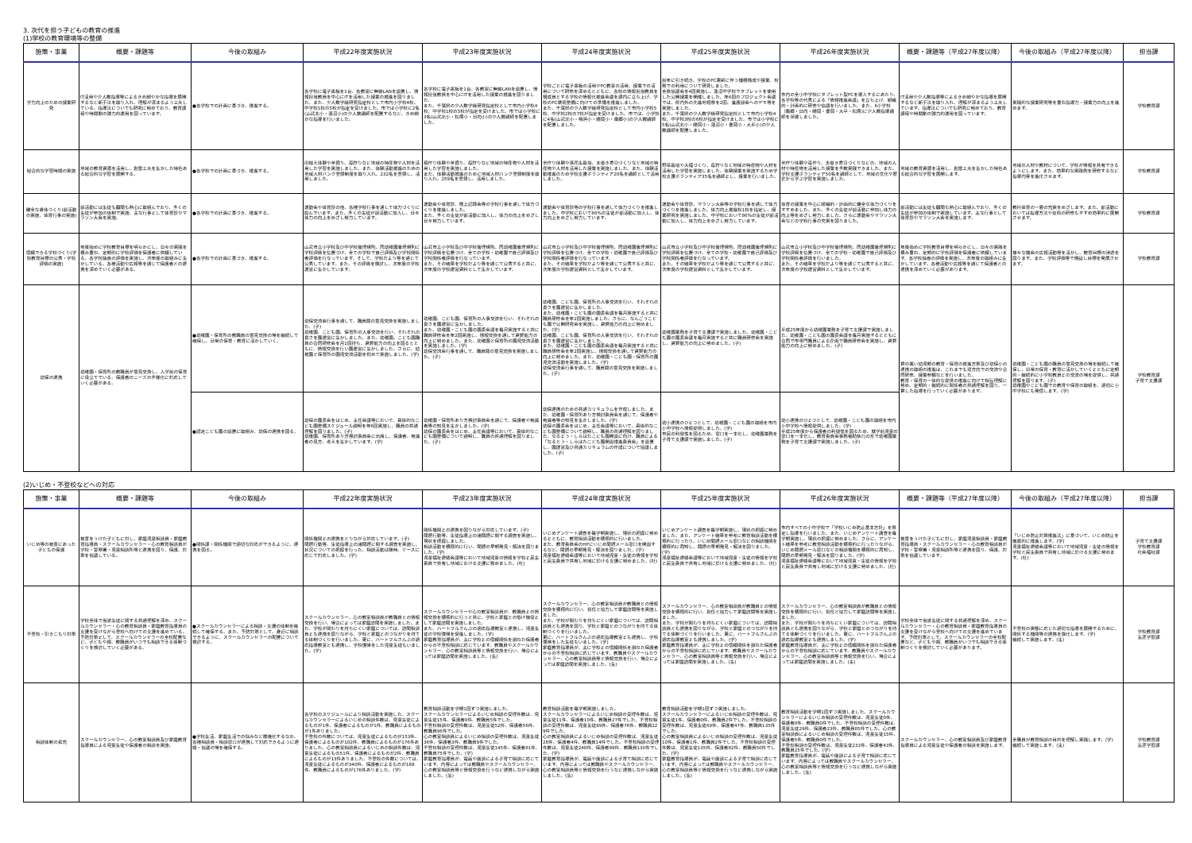3. 次代を担う子どもの教育の推進
(1)学校の教育環境等の整備
| 施策・事業 | 概要・課題等 | 今後の取組み | 平成22年度実施状況 | 平成23年度実施状況 | 平成24年度実施状況 | 平成25年度実施状況 | 平成26年度実施状況 | 概要・課題等（平成27年度以降） | 今後の取組み（平成27年度以降） | 担当課 |
| --- | --- | --- | --- | --- | --- | --- | --- | --- | --- | --- |
| 学力向上のための授業研究 | IT活用や少人数指導等によるきめ細やかな指導を展開するなど新手法を取り入れ、理解が深まるよう工夫している。指導法についても研究に努めており、教育課程や時間割の弾力的運用を図っています。 | ●各学校での計画に基づき、推進する。 | 各学校に電子黒板を1台、各教室に無線LANを設置し、情報担当教員を中心にITを活用した授業の推進を図りました。また、少人数学級研究指定校として市内小学校4校、中学校1校の5校が指定を受けました。市では小学校に2名(山武北小・蓮沼小)の少人数講師を配置するなど、きめ細かな指導を行いました。 | 各学校に電子黒板を1台、各教室に無線LANを設置し、情報担当教員を中心にITを活用した授業の推進を図りました。 また、千葉県の少人数学級研究指定校として市内小学校4校、中学校1校の5校が指定を受けました。市では小学校に3名(山武北小・松尾小・日向小)の少人数講師を配置しました。 | 学校ごとに電子黒板の活用やPC教室の活用、授業での活用について研修を深めるとともに、各校の情報担当教員を構成員とする学校の情報化推進会議を課内に立ち上げ、学校のPC環境整備に向けての準備を推進しました。 また、千葉県の少人数学級研究指定校として市内小学校5校、中学校2校の7校が指定を受けました。市では、小学校に4名(山武北小・鳴浜小・睦岡小・南郷小)の少人数講師を配置しました。 | 前年に引き続き、学校のPC更新に伴う機器構成や授業、校務での利用について研究しました。 全員協議会を4回実施し、蓮沼中学校でタブレットを使用した公開授業を開催しました。年6回のプロジェクト会議では、県内外の先進地視察を2回、養護部会へのデモ等を実施しました。 また、千葉県の少人数学級研究指定校として市内小学校4校、中学校3校の6校が指定を受けました。市では小学校に5名(山武北小・睦岡小・蓮沼小・豊岡小・大平小)の少人数講師を配置しました。 | 市内の全小中学校にタブレット型PCを導入するにあたり、各学校等の代表による「情報推進会議」を立ち上げ、組織的・計画的に研修や協議を行いました。また、6小学校（南郷・日向・睦岡・豊岡・大平・松尾)に少人数指導講師を派遣しました。 | IT活用や少人数指導等によるきめ細やかな指導を展開するなど新手法を取り入れ、理解が深まるよう工夫しています。指導法についても研究に努めており、教育課程や時間割の弾力的運用を図っています。 | 実践的な授業研究等を重ね指導力・授業力の向上を進めます。 | 学校教育課 |
| 総合的な学習時間の実施 | 地域の教育資源を活用し、創意工夫を生かした特色ある総合的な学習を展開する。 | ●各学校での計画に基づき、推進する。 | 田植え体験や芋掘り、苺狩りなど地域の特産物や人材を活用した学習を実施しました。また、体験活動推進のための地域人材バンク登録制度を取り入れ、232名を登録し、活用しました。 | 稲作り体験や芋掘り、苺狩りなど地域の特産物や人材を活用した学習を実施しました。 また、体験活動推進のために地域人材バンク登録制度を取り入れ、259名を登録し、活用しました。 | 米作り体験や落花生栽培、太巻き寿司づくりなど地域の特産物や人材を活用した授業を実施しました。また、体験活動推進のため学校支援ボランティア20名を講師として活用しました。 | 野菜栽培や大福づくり、苺狩りなど地域の特産物や人材を活用した学習を実施しました。体験授業を実施するため学校支援ボランティア35名を講師とし、授業を行いました。 | 米作り体験や苺作り、太巻き寿司づくりなどの、地域の人材や特産物を活用した授業を多数実践できました。また、学校支援ボランティア50名を講師として、地域の文化や歴史から学ぶ学習を実施しました。 | 地域の教育資源を活用し、創意工夫を生かした特色ある総合的な学習を展開します。 | 地域の人材や教材について、学校が情報を共有できるようにします。また、効果的な実践例を研修するなど指導内容を進化させます。 | 学校教育課 |
| 健全な身体づくり(部活動の実施、体育行事の実施) | 部活動には生徒も顧問も熱心に取組んでおり、多くの生徒が参加の体制で実施。主な行事として体育祭やマラソン大会を実施。 | ●各学校での計画に基づき、推進する。 | 運動会や体育祭の他、各種学校行事を通して体力づくりに励んでいます。また、多くの生徒が部活動に加入し、日々体力の向上をめざし努力しています。 | 運動会や体育祭、陸上記録会等の学校行事を通して体力づくりを推進しました。 また、多くの生徒が部活動に加入し、体力の向上をめざし日々努力しています。 | 運動会や体育祭等の学校行事を通して体力づくりを推進しました。中学校において86%の生徒が部活動に加入し、体力向上をめざし努力しています。 | 運動会や体育祭、マラソン大会等の学校行事を通して体力づくりを推進しました。体力向上推進校1校を指定し、授業研究を実施しました。中学校において86%の生徒が部活動に加入し、体力向上をめざし努力しています。 | 体育の授業を中心に組織的・計画的に健全な体力づくりをすすめました。また、多くの生徒が部活動に参加し体力の向上等をめざし努力しました。さらに運動会やマラソン大会などの学校行事の充実を図りました。 | 部活動には生徒も顧問も熱心に取組んでおり、多くの生徒が参加の体制で実施しています。主な行事として体育祭やマラソン大会を実施します。 | 教科体育の一層の充実をめざします。また、部活動においては指導方法や技術の研修もすすめ効果的に展開させます。 | 学校教育課 |
| 信頼できる学校づくり(学校教育目標の公表・学校評価の実施) | 年度始めに学校教育目標を明らかにし、日々の実践を積み重ね、定期的に学校評価を保護者に依頼している。各学校独自の評価を実施し、次年度の取組みに生かしている。各種活動や広報等を通じて保護者との連携を深めていく必要がある。 | ●各学校での計画に基づき、推進する。 | 山武市立小学校及び中学校管理規則、同幼稚園管理規則に学校評価を位置づけ、全ての学校で自己評価及び学校関係者評価を行なっています。そして、学校だより等を通じて公表しています。また、その評価を検討し、次年度の学校運営に生かしています。 | 山武市立小学校及び中学校管理規則、同幼稚園管理規則に学校評価を位置づけ、全ての学校・幼稚園で自己評価及び学校関係者評価を行なっています。 また、その結果を学校だより等を通じて公表すると共に、次年度の学校運営資料として生かしています。 | 山武市立小学校及び中学校管理規則、同幼稚園管理規則に学校評価を位置づけ、全ての学校・幼稚園で自己評価及び学校関係者評価を行なっています。 また、その結果を学校だより等を通じて公表すると共に、次年度の学校運営資料として生かしています。 | 山武市立小学校及び中学校管理規則、同幼稚園管理規則に学校評価を位置づけ、全ての学校・幼稚園で自己評価及び学校関係者評価を行なっています。 また、その結果を学校だより等を通じて公表すると共に、次年度の学校運営資料として生かしています。 | 山武市立小学校及び中学校管理規則、同幼稚園管理規則に学校評価を位置づけ、全ての学校・幼稚園で自己評価及び学校関係者評価を行いました。 また、その結果を学校だより等を通じて公表すると共に、次年度の学校運営資料として生かしています。 | 年度始めに学校教育目標を明らかにし、日々の実践を積み重ね、定期的に学校評価を保護者に依頼しています。各学校独自の評価を実施し、次年度の取組みに生かしています。各種活動や広報等を通じて保護者との連携を深めていく必要があります。 | 様々な機会の広報活動等を活かし、教育目標の浸透を図ります。また、学校評価等で検証し目標を発展させます。 | 学校教育課 |
| 幼保の連携 | 幼稚園・保育所の教職員が意見交換し、入学前の保育に役立てている。保護者のニーズの多様化に対応していく必要がある。 | ●幼稚園・保育所の教職員の意見交換の場を継続して確保し、日常の保育・教育に活かしていく。 | 幼保交流会行事を通して、職員間の意見交換を実施しました。(子) 幼稚園、こども園、保育所の人事交流を行い、それぞれの良さを園運営に生かしました。また、幼稚園、こども園職員の合同研修会を月1回持ち、資質能力の向上を図るとともに、情報交換を行い園運営に生かしました。さらに、幼稚園と保育所の園児交流活動を初めて実施しました。(学) | 幼稚園、こども園、保育所の人事交流を行い、それぞれの良さを園運営に生かしました。 また、幼稚園・こども園の園長会議を毎月実施すると共に職員研修会を年2回実施し、情報交換を通して資質能力の向上に努めました。また、幼稚園と保育所の園児交流活動を実施しました。(学) 幼保交流会行事を通して、職員間の意見交換を実施しました。(子) | 幼稚園、こども園、保育所の人事交流を行い、それぞれの良さを園運営に生かしました。 また、幼稚園・こども園の園長会議を毎月実施すると共に職員研修会を年2回実施しました。さらに、なんごうこども園で公開研究会を実施し、資質能力の向上に努めました。(学) 幼稚園、こども園、保育所の人事交流を行い、それぞれの良さを園運営に生かしました。 また、幼稚園・こども園の園長会議を毎月実施すると共に職員研修会を年2回実施し、情報交換を通して資質能力の向上に努めました。また、幼稚園・こども園・保育所の園児交流活動を実施しました。(学) 幼保交流会行事を通して、職員間の意見交換を実施しました。(子) | 幼稚園業務を子育て支援課で実施しました。幼稚園・こども園の園長会議を毎月実施すると共に職員研修会を実施し、資質能力の向上に努めました。(子) | 平成25年度から幼稚園業務を子育て支援課で実施しました。幼稚園・こども園の園長会議を毎月実施するとともに合同で市専門職員による企画で職員研修会を実施し、資質能力の向上に努めました。(子) | 質の高い幼児期の教育・保育の推進方策及び幼保小の連携の取組の推進は、これまでも双方向での交流や合同研修、授業参観などを行いました。 教育・保育の一体的な提供の推進に向けて相互理解に努め、定期的・継続的に関係者の共通理解を図り、一貫した指導を行っていく必要があります。 | 幼稚園・こども園の職員の意見交換の場を継続して確保し、日常の保育・教育に活かしていくとともに定期的・継続的に小学校教員との交流の場を提供し、共通理解を図ります。(子) 幼稚園やこども園での教育や保育の取組を、適切に小中学校にも発信します。(学) | 学校教育課 子育て支援課 |
| | | ●認定こども園の設置に取組み、幼保の連携を図る。 | 幼保の園長会をはじめ、主任会議等において、具体的なこども園整備スケジュール説明を年6回実施し、職員の共通理解を図りました。(子) 幼稚園、保育所あり方検討委員会に出席し、保護者、有識者の見方、考えを生かしています。(学) | 幼稚園・保育所あり方検討委員会を通じて、保護者や有識者等の知見を生かしました。(学) 幼保の園長会をはじめ、主任会議等において、具体的なこども園整備について説明し、職員の共通理解を図りました。(子) | 幼保連携のための共通カリキュラムを作成しました。また、幼稚園・保育所あり方検討委員会を通じて、保護者や有識者等の知見を生かしました。(学) 幼保の園長会をはじめ、主任会議等において、具体的なこども園整備について説明し、職員の共通理解を図りました。なるとう・しらはたこども園開設に向け、職員による「なるとう・しらはたこども園開設推進委員会」を設置し、園運営及び共通カリキュラムの作成について協議しました。(子) | 幼小連携のひとつとして、幼稚園・こども園の取組を市内小中学校へ情報提供しました。(学) 市民の利便性を図るため、窓口を一本化し、幼稚園業務を子育て支援課で実施しました。(子) | 幼小連携のひとつとして、幼稚園・こども園の取組を市内小中学校へ情報提供しました。(学) 平成25年度から保護者の利便性を図るため、就学前児童の窓口を一本化し、教育委員会事務補助執行の形で幼稚園業務を子育て支援課で実施しました。(子) | | | |
(2)いじめ・不登校などへの対応
| 施策・事業 | 概要・課題等 | 今後の取組み | 平成22年度実施状況 | 平成23年度実施状況 | 平成24年度実施状況 | 平成25年度実施状況 | 平成26年度実施状況 | 概要・課題等（平成27年度以降） | 今後の取組み（平成27年度以降） | 担当課 |
| --- | --- | --- | --- | --- | --- | --- | --- | --- | --- | --- |
| いじめ等の被害にあった子どもの保護 | 被害をうけた子どもに対し、家庭児童相談員・家庭教育指導員・スクールカウンセラー・心の教育相談員が学校・警察署・児童相談所等と連携を図り、保護、対策を協議している。 | ●関係課・関係機関で適切な対応ができるように、連携を図る。 | 関係機関との連携をとりながら対応しています。(子) 問題行動等、生徒指導上の諸問題に関する調査を実施し、状況についての把握を行った。相談活動は随時、ケースに応じて対応しました。(学) | 関係機関との連携を図りながら対応しています。(子) 問題行動等、生徒指導上の諸問題に関する調査を実施し、現状を把握しました。 相談活動を積極的に行い、問題の早期発見・解決を図りました。(学) 児童福祉連絡会議等において地域児童の情報を学校と民生委員で共有し地域における支援に務めました。(社) | いじめアンケート調査を毎学期実施し、現状の把握に努めるとともに、教育相談活動を積極的に行いました。 また、教育委員会のHPにいじめ問題メール窓口を開設するなど、問題の早期発見・解決を図りました。(学) 児童福祉連絡会議等において地域児童・生徒の情報を学校と民生委員で共有し地域に於ける支援に努めました。(社) | いじめアンケート調査を毎学期実施し、現状の把握に努めました。また、アンケート結果を参考に教育相談活動を積極的に行ったり、いじめ問題メール窓口などの相談機関を積極的に周知し、問題の早期発見・解決を図りました。(学) 児童福祉連絡会議等において地域児童・生徒の情報を学校と民生委員で共有し地域に於ける支援に努めました。(社) | 市内すべての小中学校で「学校いじめ防止基本方針」を策定し指導を行いました。また、いじめアンケート調査を毎学期実施し、現状の把握に努めました。さらに、アンケート結果を参考に教育相談活動を積極的に行ったりながら、いじめ問題メール窓口などの相談機関を積極的に周知し、問題の早期発見・解決を図りました。(学) 児童福祉連絡会議等において地域児童・生徒の情報を学校と民生委員で共有し地域に於ける支援に努めました。(社) | 被害をうけた子どもに対し、家庭児童相談員・家庭教育指導員・スクールカウンセラー・心の教育相談員が学校・警察署・児童相談所等と連携を図り、保護、対策を協議しています。 | 「いじめ防止対策推進法」に基づいて、いじめ防止を徹底的に推進します。(学) 児童福祉連絡会議等において地域児童・生徒の情報を学校と民生委員で共有し地域に於ける支援に努めます。(社) | 子育て支援課 学校教育課 社会福祉課 |
| 不登校・引きこもり対策 | 学校全体で当該生徒に関する共通理解を深め、スクールカウンセラー・心の教育相談員・家庭教育指導員の支援を受けながら登校へ向けての支援を進めている。予防対策として、スクールカウンセラーの全校配置など、子どもや親、教職員がいつでも相談できる体制づくりを検討していく必要がある。 | ●スクールカウンセラーによる相談・支援の体制を継続して確保する。また、予防対策として、身近に相談できるように、スクールカウンセラーの配置について検討する。 | スクールカウンセラー、心の教室相談員が教職員との情報交換を行い、場合によっては家庭訪問を実施しました。また、学校が関わりを持ちにくい家庭については、訪問相談員とも連携を図りながら、学校と家庭とのつながりを持てる体制づくりを行いました。更に、ハートフルさんぶの適応指導教室とも連携し、学校復帰をした児童生徒もいました。(学) | スクールカウンセラーや心の教室相談員が、教職員との情報交換を積極的に行うと共に、学校と家庭との懸け橋役として家庭訪問を実施しました。 また、ハートフルさんぶの適応指導教室と連携し、児童生徒の学校復帰を促進しました。(学) 家庭教育指導員が、主に学校との信頼関係を損ねた保護者からの不登校相談に応じています。教職員やスクールカウンセラー、心の教室相談員等と情報交換を行い、場合によっては家庭訪問を実施しました。(生) | スクールカウンセラー、心の教室相談員が教職員との情報交換を積極的に行い、担任と協力して家庭訪問等を実施しました。 また、学校が関わりを持ちにくい家庭については、訪問相談員とも連携を図り、学校と家庭とのつながりを持てる体制づくりを行いました。 更に、ハートフルさんぶの適応指導教室とも連携し、学校復帰をした生徒もいました。(学) 家庭教育指導員が、主に学校との信頼関係を損ねた保護者からの不登校相談に応じています。教職員やスクールカウンセラー、心の教室相談員等と情報交換を行い、場合によっては家庭訪問を実施しました。(生) | スクールカウンセラー、心の教室相談員が教職員との情報交換を積極的に行い、担任と協力して家庭訪問等を実施しました。 また、学校が関わりを持ちにくい家庭については、訪問相談員とも連携を図りながら、学校と家庭とのつながりを持てる体制づくりを行いました。更に、ハートフルさんぶの適応指導教室とも連携しました。(学) 家庭教育指導員が、主に学校との信頼関係を損ねた保護者からの不登校相談に応じています。教職員やスクールカウンセラー、心の教室相談員等と情報交換を行い、場合によっては家庭訪問を実施しました。(生) | スクールカウンセラー、心の教室相談員が教職員との情報交換を積極的に行い、担任と協力して家庭訪問等を実施しました。 また、学校が関わりを持ちにくい家庭については、訪問相談員とも連携を図りながら、学校と家庭とのつながりを持てる体制づくりを行いました。更に、ハートフルさんぶの適応指導教室とも連携しました。(学) 家庭教育指導員が、主に学校との信頼関係を損ねた保護者からの不登校相談に応じています。教職員やスクールカウンセラー、心の教室相談員等と情報交換を行い、場合によっては家庭訪問を実施しました。(生) | 学校全体で当該生徒に関する共通理解を深め、スクールカウンセラー・心の教育相談員・家庭教育指導員の支援を受けながら登校へ向けての支援を進めています。予防対策として、スクールカウンセラーの全校配置など、子どもや親、教職員がいつでも相談できる体制づくりを検討していく必要があります。 | 不登校の実態に応じた適切な指導を展開するために、関係する機関等の連携を強化します。(学) 継続して実施します。(生) | 学校教育課 生涯学習課 |
| 相談体制の拡充 | スクールカウンセラー、心の教室相談員及び家庭教育指導員による児童生徒や保護者の相談を実施。 | ●学校生活、家庭生活での悩みなど複雑化するなか、各種相談員・相談窓口が連携して対応できるように連絡・協議の場を確保する。 | 各学校のスケジュールにより相談活動を実施した。スクールカウンセラーによるいじめの相談件数は、児童生徒によるものが1件、保護者によるものが1件、教職員によるものが1件ありました。 不登校の件数については、児童生徒によるものが153件、保護者によるものが102件、教職員によるものが176件ありました。心の教室相談員によるいじめの相談件数は、児童生徒によるもの51件、保護者によるものが2件、教職員によるものが13件ありました。不登校の件数については、児童生徒によるものが340件、保護者によるものが188件、教職員によるものが176件ありました。(学) | 教育相談活動を学期1回ずつ実施しました。 スクールカウンセラーによるいじめ相談の受理件数は、児童生徒15件、保護者0件、教職員5件でした。 不登校相談の受理件数は、児童生徒52件、保護者56件、教職員96件でした。 心の教室相談員によるいじめ相談の受理件数は、児童生徒36件、保護者3件、教職員9件でした。 不登校相談の受理件数は、児童生徒145件、保護者81件、教職員75件でした。(学) 家庭教育指導員が、電話や面談による子育て相談に応じています。内容によっては教職員やスクールカウンセラー、心の教室相談員等と情報交換を行うなど連携しながら実施しました。(生) | 教育相談活動を毎学期実施しました。 スクールカウンセラーによるいじめ相談の受理件数は、児童生徒11件、保護者10件、教職員27件でした。不登校相談の受理件数は、児童生徒89件、保護者76件、教職員229件でした。 心の教室相談員によるいじめ相談の受理件数は、児童生徒28件、保護者4件、教職員14件でした。不登校相談の受理件数は、児童生徒248件、保護者99件、教職員130件でした。(学) 家庭教育指導員が、電話や面談による子育て相談に応じています。内容によっては教職員やスクールカウンセラー、心の教室相談員等と情報交換を行うなど連携しながら実施しました。(生) | 教育相談活動を学期1回ずつ実施しました。 スクールカウンセラーによるいじめ相談の受理件数は、児童生徒1件、保護者0件、教職員2件でした。不登校相談の受理件数は、児童生徒69件、保護者47件、教職員135件でした。 心の教室相談員によるいじめ相談の受理件数は、児童生徒10件、保護者1件、教職員2件でした。不登校相談の受理件数は、児童生徒135件、保護者82件、教職員50件でした。(学) 家庭教育指導員が、電話や面談による子育て相談に応じています。内容によっては教職員やスクールカウンセラー、心の教室相談員等と情報交換を行うなど連携しながら実施しました。(生) | 教育相談活動を学期1回ずつ実施しました。スクールカウンセラーによるいじめ相談の受理件数は、児童生徒0件、保護者0件、教職員0件でした。不登校相談の受理件数は、児童生徒29件、保護者23件、教職員85件でした。心の教室相談員によるいじめ相談の受理件数は、児童生徒15件、保護者5件、教職員0件でした。 不登校相談の受理件数は、児童生徒233件、保護者43件、教職員25件でした。(学) 家庭教育指導員が、電話や面談による子育て相談に応じています。内容によっては教職員やスクールカウンセラー、心の教室相談員等と情報交換を行うなど連携しながら実施しました。(生) | スクールカウンセラー、心の教室相談員及び家庭教育指導員による児童生徒や保護者の相談を実施します。 | 全職員が教育相談の目的を理解し実践します。(学) 継続して実施します。(生) | 学校教育課 生涯学習課 |